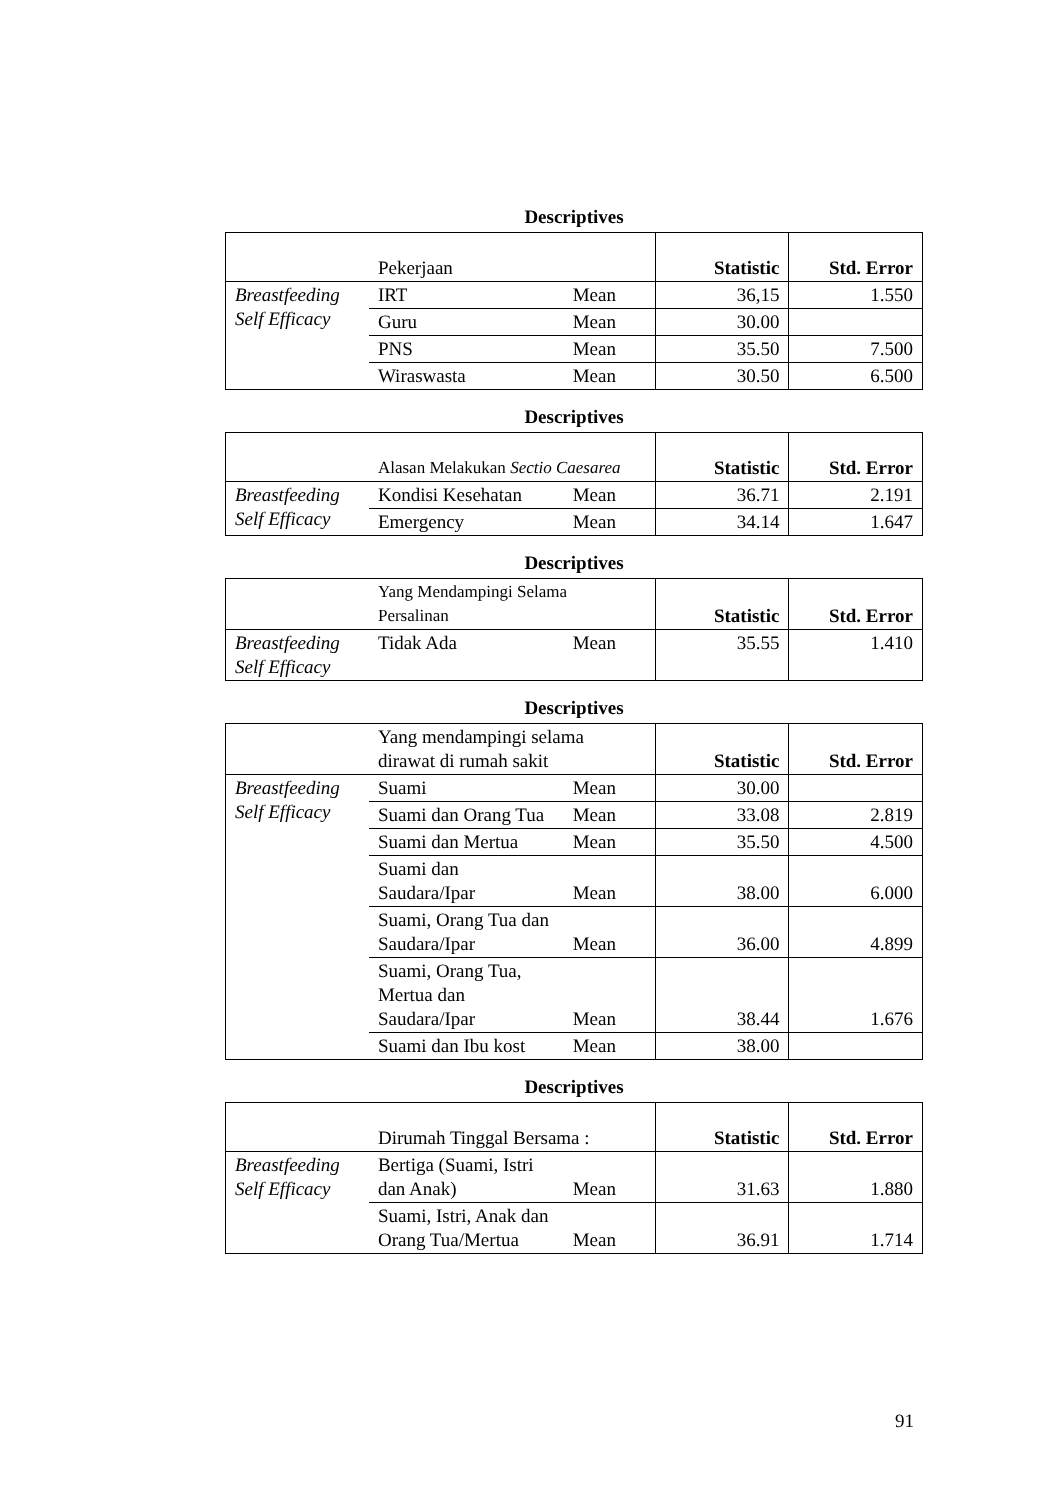Descriptives
| | Pekerjaan | | Statistic | Std. Error |
| Breastfeeding Self Efficacy | IRT | Mean | 36,15 | 1.550 |
| | Guru | Mean | 30.00 | |
| | PNS | Mean | 35.50 | 7.500 |
| | Wiraswasta | Mean | 30.50 | 6.500 |
Descriptives
| | Alasan Melakukan Sectio Caesarea | | Statistic | Std. Error |
| Breastfeeding Self Efficacy | Kondisi Kesehatan | Mean | 36.71 | 2.191 |
| | Emergency | Mean | 34.14 | 1.647 |
Descriptives
| | Yang Mendampingi Selama Persalinan | | Statistic | Std. Error |
| Breastfeeding Self Efficacy | Tidak Ada | Mean | 35.55 | 1.410 |
Descriptives
| | Yang mendampingi selama dirawat di rumah sakit | | Statistic | Std. Error |
| Breastfeeding Self Efficacy | Suami | Mean | 30.00 | |
| | Suami dan Orang Tua | Mean | 33.08 | 2.819 |
| | Suami dan Mertua | Mean | 35.50 | 4.500 |
| | Suami dan Saudara/Ipar | Mean | 38.00 | 6.000 |
| | Suami, Orang Tua dan Saudara/Ipar | Mean | 36.00 | 4.899 |
| | Suami, Orang Tua, Mertua dan Saudara/Ipar | Mean | 38.44 | 1.676 |
| | Suami dan Ibu kost | Mean | 38.00 | |
Descriptives
| | Dirumah Tinggal Bersama : | | Statistic | Std. Error |
| Breastfeeding Self Efficacy | Bertiga (Suami, Istri dan Anak) | Mean | 31.63 | 1.880 |
| | Suami, Istri, Anak dan Orang Tua/Mertua | Mean | 36.91 | 1.714 |
91